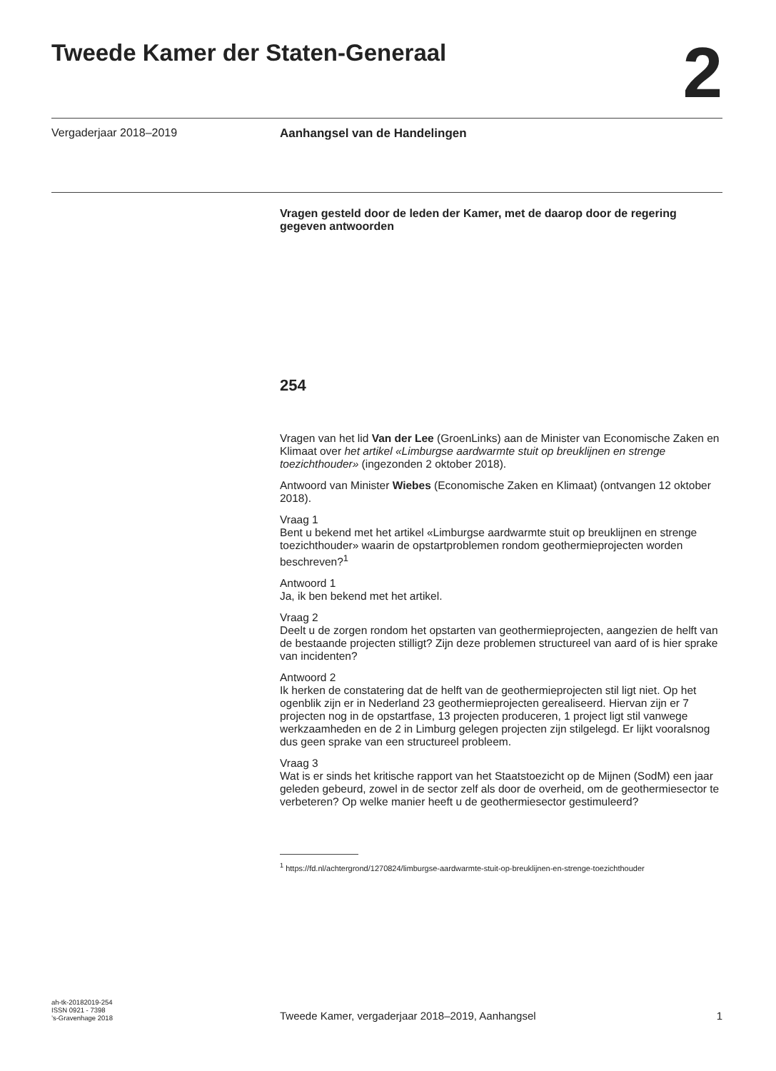Tweede Kamer der Staten-Generaal
2
Vergaderjaar 2018–2019 Aanhangsel van de Handelingen
Vragen gesteld door de leden der Kamer, met de daarop door de regering gegeven antwoorden
254
Vragen van het lid Van der Lee (GroenLinks) aan de Minister van Economische Zaken en Klimaat over het artikel «Limburgse aardwarmte stuit op breuklijnen en strenge toezichthouder» (ingezonden 2 oktober 2018).
Antwoord van Minister Wiebes (Economische Zaken en Klimaat) (ontvangen 12 oktober 2018).
Vraag 1
Bent u bekend met het artikel «Limburgse aardwarmte stuit op breuklijnen en strenge toezichthouder» waarin de opstartproblemen rondom geothermieprojecten worden beschreven?<sup>1</sup>
Antwoord 1
Ja, ik ben bekend met het artikel.
Vraag 2
Deelt u de zorgen rondom het opstarten van geothermieprojecten, aangezien de helft van de bestaande projecten stilligt? Zijn deze problemen structureel van aard of is hier sprake van incidenten?
Antwoord 2
Ik herken de constatering dat de helft van de geothermieprojecten stil ligt niet. Op het ogenblik zijn er in Nederland 23 geothermieprojecten gerealiseerd. Hiervan zijn er 7 projecten nog in de opstartfase, 13 projecten produceren, 1 project ligt stil vanwege werkzaamheden en de 2 in Limburg gelegen projecten zijn stilgelegd. Er lijkt vooralsnog dus geen sprake van een structureel probleem.
Vraag 3
Wat is er sinds het kritische rapport van het Staatstoezicht op de Mijnen (SodM) een jaar geleden gebeurd, zowel in de sector zelf als door de overheid, om de geothermiesector te verbeteren? Op welke manier heeft u de geothermiesector gestimuleerd?
<sup>1</sup> https://fd.nl/achtergrond/1270824/limburgse-aardwarmte-stuit-op-breuklijnen-en-strenge-toezichthouder
ah-tk-20182019-254
ISSN 0921 - 7398
’s-Gravenhage 2018
Tweede Kamer, vergaderjaar 2018–2019, Aanhangsel
1